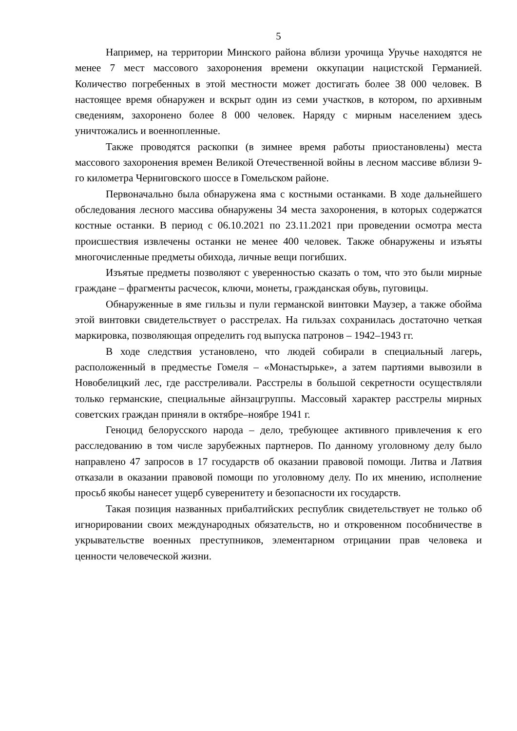5
Например, на территории Минского района вблизи урочища Уручье находятся не менее 7 мест массового захоронения времени оккупации нацистской Германией. Количество погребенных в этой местности может достигать более 38 000 человек. В настоящее время обнаружен и вскрыт один из семи участков, в котором, по архивным сведениям, захоронено более 8 000 человек. Наряду с мирным населением здесь уничтожались и военнопленные.
Также проводятся раскопки (в зимнее время работы приостановлены) места массового захоронения времен Великой Отечественной войны в лесном массиве вблизи 9-го километра Черниговского шоссе в Гомельском районе.
Первоначально была обнаружена яма с костными останками. В ходе дальнейшего обследования лесного массива обнаружены 34 места захоронения, в которых содержатся костные останки. В период с 06.10.2021 по 23.11.2021 при проведении осмотра места происшествия извлечены останки не менее 400 человек. Также обнаружены и изъяты многочисленные предметы обихода, личные вещи погибших.
Изъятые предметы позволяют с уверенностью сказать о том, что это были мирные граждане – фрагменты расчесок, ключи, монеты, гражданская обувь, пуговицы.
Обнаруженные в яме гильзы и пули германской винтовки Маузер, а также обойма этой винтовки свидетельствует о расстрелах. На гильзах сохранилась достаточно четкая маркировка, позволяющая определить год выпуска патронов – 1942–1943 гг.
В ходе следствия установлено, что людей собирали в специальный лагерь, расположенный в предместье Гомеля – «Монастырьке», а затем партиями вывозили в Новобелицкий лес, где расстреливали. Расстрелы в большой секретности осуществляли только германские, специальные айнзацгруппы. Массовый характер расстрелы мирных советских граждан приняли в октябре–ноябре 1941 г.
Геноцид белорусского народа – дело, требующее активного привлечения к его расследованию в том числе зарубежных партнеров. По данному уголовному делу было направлено 47 запросов в 17 государств об оказании правовой помощи. Литва и Латвия отказали в оказании правовой помощи по уголовному делу. По их мнению, исполнение просьб якобы нанесет ущерб суверенитету и безопасности их государств.
Такая позиция названных прибалтийских республик свидетельствует не только об игнорировании своих международных обязательств, но и откровенном пособничестве в укрывательстве военных преступников, элементарном отрицании прав человека и ценности человеческой жизни.